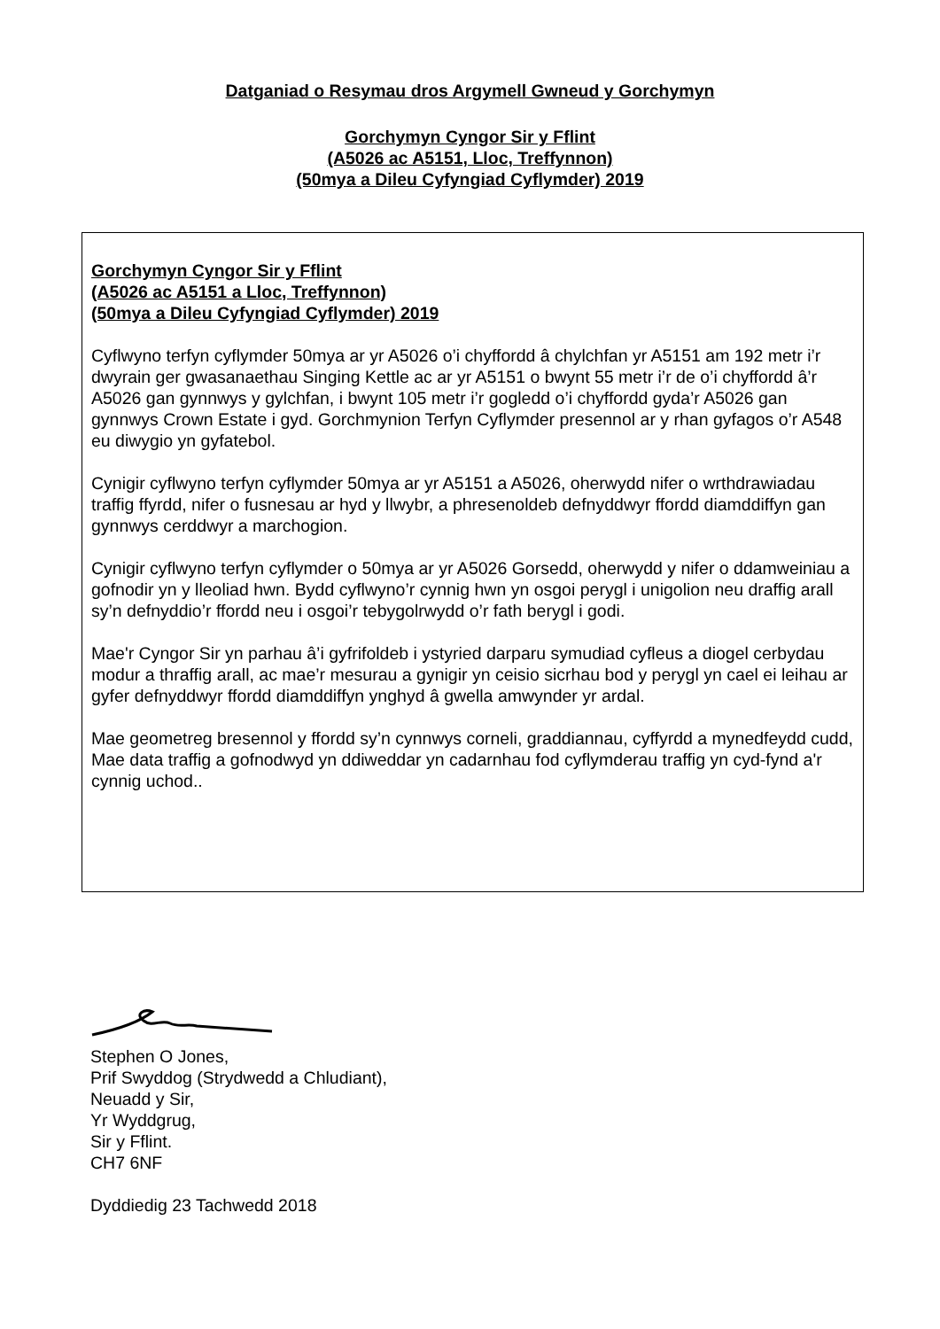Datganiad o Resymau dros Argymell Gwneud y Gorchymyn
Gorchymyn Cyngor Sir y Fflint
(A5026 ac A5151, Lloc, Treffynnon)
(50mya a Dileu Cyfyngiad Cyflymder) 2019
Gorchymyn Cyngor Sir y Fflint
(A5026 ac A5151 a Lloc, Treffynnon)
(50mya a Dileu Cyfyngiad Cyflymder) 2019
Cyflwyno terfyn cyflymder 50mya ar yr A5026 o’i chyffordd â chylchfan yr A5151 am 192 metr i’r dwyrain ger gwasanaethau Singing Kettle ac ar yr A5151 o bwynt 55 metr i’r de o’i chyffordd â’r A5026 gan gynnwys y gylchfan, i bwynt 105 metr i’r gogledd o’i chyffordd gyda’r A5026 gan gynnwys Crown Estate i gyd. Gorchmynion Terfyn Cyflymder presennol ar y rhan gyfagos o’r A548 eu diwygio yn gyfatebol.
Cynigir cyflwyno terfyn cyflymder 50mya ar yr A5151 a A5026, oherwydd nifer o wrthdrawiadau traffig ffyrdd, nifer o fusnesau ar hyd y llwybr, a phresenoldeb defnyddwyr ffordd diamddiffyn gan gynnwys cerddwyr a marchogion.
Cynigir cyflwyno terfyn cyflymder o 50mya ar yr A5026 Gorsedd, oherwydd y nifer o ddamweiniau a gofnodir yn y lleoliad hwn. Bydd cyflwyno’r cynnig hwn yn osgoi perygl i unigolion neu draffig arall sy’n defnyddio’r ffordd neu i osgoi’r tebygolrwydd o’r fath berygl i godi.
Mae'r Cyngor Sir yn parhau â’i gyfrifoldeb i ystyried darparu symudiad cyfleus a diogel cerbydau modur a thraffig arall, ac mae’r mesurau a gynigir yn ceisio sicrhau bod y perygl yn cael ei leihau ar gyfer defnyddwyr ffordd diamddiffyn ynghyd â gwella amwynder yr ardal.
Mae geometreg bresennol y ffordd sy’n cynnwys corneli, graddiannau, cyffyrdd a mynedfeydd cudd, Mae data traffig a gofnodwyd yn ddiweddar yn cadarnhau fod cyflymderau traffig yn cyd-fynd a'r cynnig uchod..
Stephen O Jones,
Prif Swyddog (Strydwedd a Chludiant),
Neuadd y Sir,
Yr Wyddgrug,
Sir y Fflint.
CH7 6NF
Dyddiedig 23 Tachwedd 2018